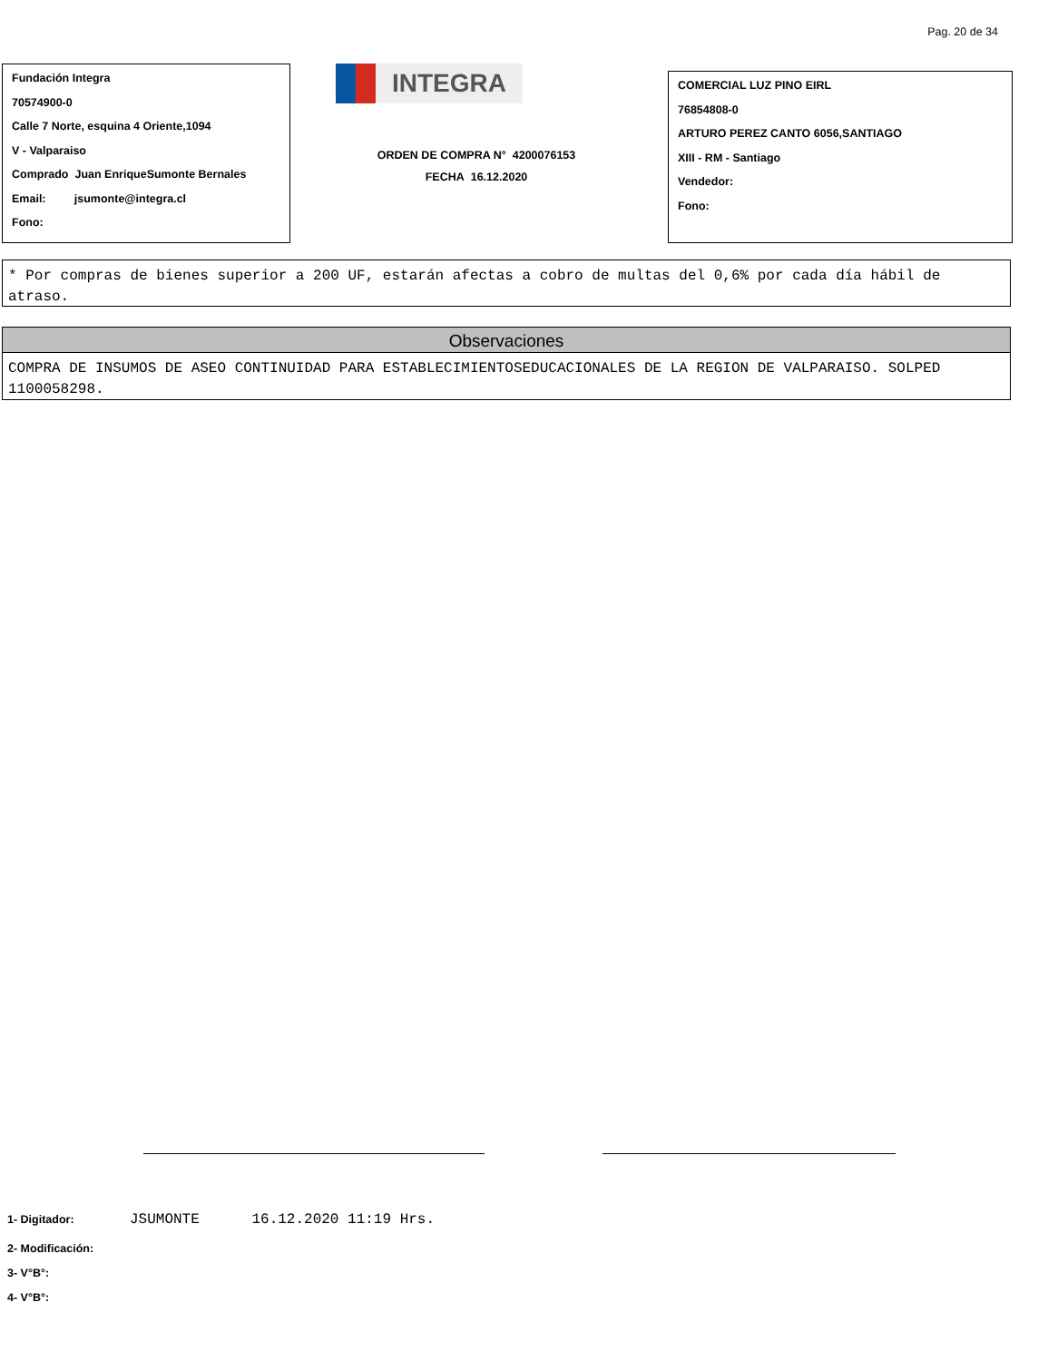Pag. 20 de 34
Fundación Integra
70574900-0
Calle 7 Norte, esquina 4 Oriente,1094
V - Valparaiso
Comprado Juan EnriqueSumonte Bernales
Email: jsumonte@integra.cl
Fono:
INTEGRA
ORDEN DE COMPRA N° 4200076153
FECHA 16.12.2020
COMERCIAL LUZ PINO EIRL
76854808-0
ARTURO PEREZ CANTO 6056,SANTIAGO
XIII - RM - Santiago
Vendedor:
Fono:
* Por compras de bienes superior a 200 UF, estarán afectas a cobro de multas del 0,6% por cada día hábil de atraso.
Observaciones
COMPRA DE INSUMOS DE ASEO CONTINUIDAD PARA ESTABLECIMIENTOSEDUCACIONALES DE LA REGION DE VALPARAISO. SOLPED 1100058298.
1- Digitador: JSUMONTE 16.12.2020 11:19 Hrs.
2- Modificación:
3- V°B°:
4- V°B°: